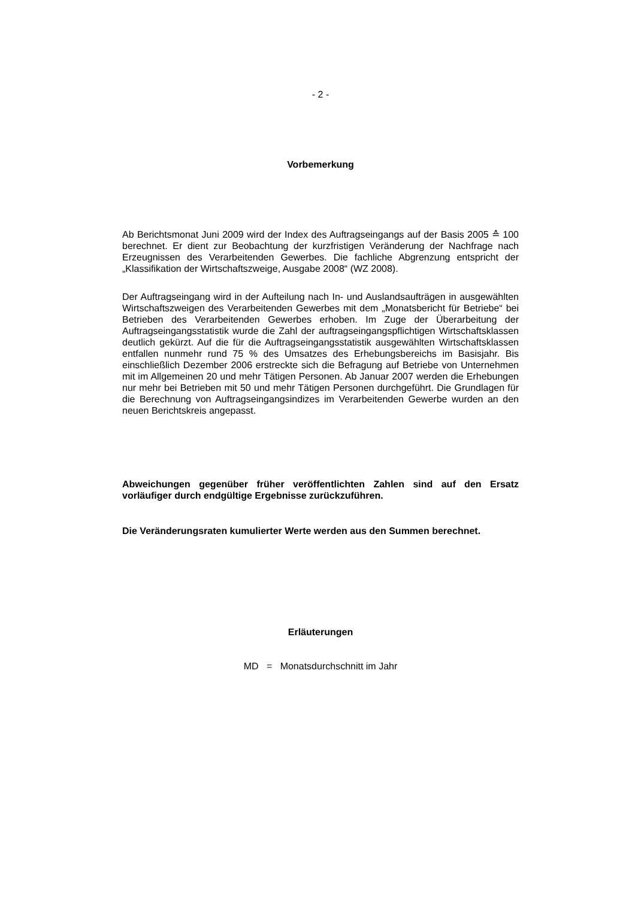- 2 -
Vorbemerkung
Ab Berichtsmonat Juni 2009 wird der Index des Auftragseingangs auf der Basis 2005 ≙ 100 berechnet. Er dient zur Beobachtung der kurzfristigen Veränderung der Nachfrage nach Erzeugnissen des Verarbeitenden Gewerbes. Die fachliche Abgrenzung entspricht der „Klassifikation der Wirtschaftszweige, Ausgabe 2008“ (WZ 2008).
Der Auftragseingang wird in der Aufteilung nach In- und Auslandsaufträgen in ausgewählten Wirtschaftszweigen des Verarbeitenden Gewerbes mit dem „Monatsbericht für Betriebe“ bei Betrieben des Verarbeitenden Gewerbes erhoben. Im Zuge der Überarbeitung der Auftragseingangsstatistik wurde die Zahl der auftragseingangspflichtigen Wirtschaftsklassen deutlich gekürzt. Auf die für die Auftragseingangsstatistik ausgewählten Wirtschaftsklassen entfallen nunmehr rund 75 % des Umsatzes des Erhebungsbereichs im Basisjahr. Bis einschließlich Dezember 2006 erstreckte sich die Befragung auf Betriebe von Unternehmen mit im Allgemeinen 20 und mehr Tätigen Personen. Ab Januar 2007 werden die Erhebungen nur mehr bei Betrieben mit 50 und mehr Tätigen Personen durchgeführt. Die Grundlagen für die Berechnung von Auftragseingangsindizes im Verarbeitenden Gewerbe wurden an den neuen Berichtskreis angepasst.
Abweichungen gegenüber früher veröffentlichten Zahlen sind auf den Ersatz vorläufiger durch endgültige Ergebnisse zurückzuführen.
Die Veränderungsraten kumulierter Werte werden aus den Summen berechnet.
Erläuterungen
MD = Monatsdurchschnitt im Jahr